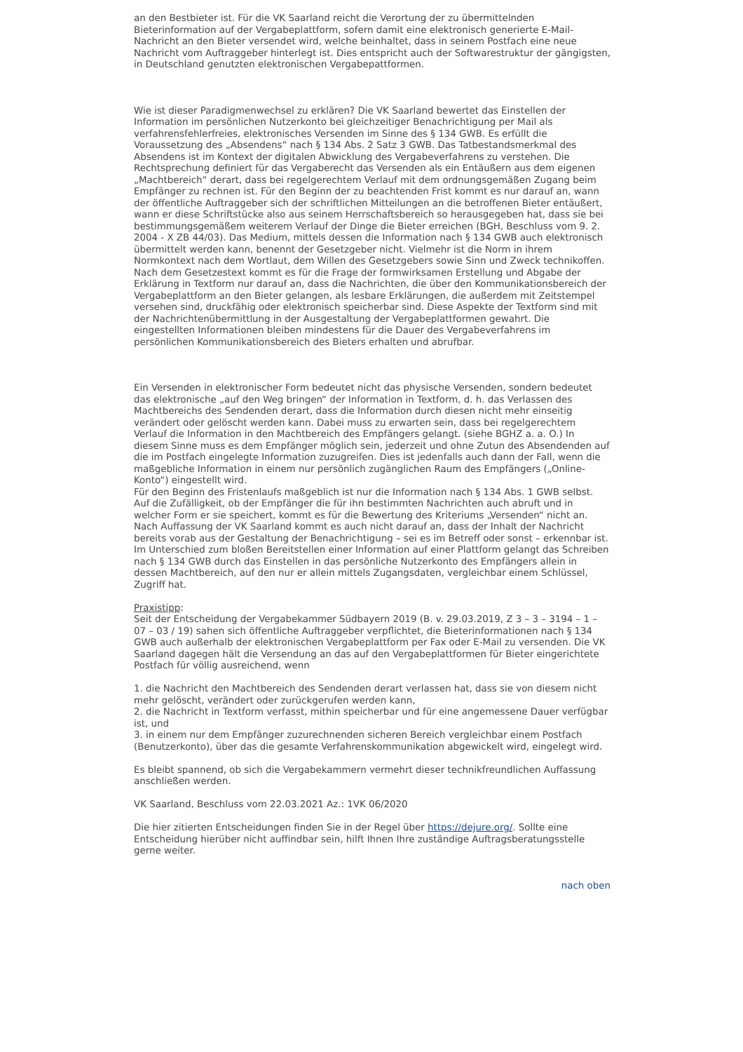an den Bestbieter ist. Für die VK Saarland reicht die Verortung der zu übermittelnden Bieterinformation auf der Vergabeplattform, sofern damit eine elektronisch generierte E-Mail-Nachricht an den Bieter versendet wird, welche beinhaltet, dass in seinem Postfach eine neue Nachricht vom Auftraggeber hinterlegt ist. Dies entspricht auch der Softwarestruktur der gängigsten, in Deutschland genutzten elektronischen Vergabepattformen.
Wie ist dieser Paradigmenwechsel zu erklären? Die VK Saarland bewertet das Einstellen der Information im persönlichen Nutzerkonto bei gleichzeitiger Benachrichtigung per Mail als verfahrensfehlerfreies, elektronisches Versenden im Sinne des § 134 GWB. Es erfüllt die Voraussetzung des „Absendens“ nach § 134 Abs. 2 Satz 3 GWB. Das Tatbestandsmerkmal des Absendens ist im Kontext der digitalen Abwicklung des Vergabeverfahrens zu verstehen. Die Rechtsprechung definiert für das Vergaberecht das Versenden als ein Entäußern aus dem eigenen „Machtbereich“ derart, dass bei regelgerechtem Verlauf mit dem ordnungsgemäßen Zugang beim Empfänger zu rechnen ist. Für den Beginn der zu beachtenden Frist kommt es nur darauf an, wann der öffentliche Auftraggeber sich der schriftlichen Mitteilungen an die betroffenen Bieter entäußert, wann er diese Schriftstücke also aus seinem Herrschaftsbereich so herausgegeben hat, dass sie bei bestimmungsgemäßem weiterem Verlauf der Dinge die Bieter erreichen (BGH, Beschluss vom 9. 2. 2004 - X ZB 44/03). Das Medium, mittels dessen die Information nach § 134 GWB auch elektronisch übermittelt werden kann, benennt der Gesetzgeber nicht. Vielmehr ist die Norm in ihrem Normkontext nach dem Wortlaut, dem Willen des Gesetzgebers sowie Sinn und Zweck technikoffen. Nach dem Gesetzestext kommt es für die Frage der formwirksamen Erstellung und Abgabe der Erklärung in Textform nur darauf an, dass die Nachrichten, die über den Kommunikationsbereich der Vergabeplattform an den Bieter gelangen, als lesbare Erklärungen, die außerdem mit Zeitstempel versehen sind, druckfähig oder elektronisch speicherbar sind. Diese Aspekte der Textform sind mit der Nachrichtenübermittlung in der Ausgestaltung der Vergabeplattformen gewahrt. Die eingestellten Informationen bleiben mindestens für die Dauer des Vergabeverfahrens im persönlichen Kommunikationsbereich des Bieters erhalten und abrufbar.
Ein Versenden in elektronischer Form bedeutet nicht das physische Versenden, sondern bedeutet das elektronische „auf den Weg bringen“ der Information in Textform, d. h. das Verlassen des Machtbereichs des Sendenden derart, dass die Information durch diesen nicht mehr einseitig verändert oder gelöscht werden kann. Dabei muss zu erwarten sein, dass bei regelgerechtem Verlauf die Information in den Machtbereich des Empfängers gelangt. (siehe BGHZ a. a. O.) In diesem Sinne muss es dem Empfänger möglich sein, jederzeit und ohne Zutun des Absendenden auf die im Postfach eingelegte Information zuzugreifen. Dies ist jedenfalls auch dann der Fall, wenn die maßgebliche Information in einem nur persönlich zugänglichen Raum des Empfängers („Online-Konto“) eingestellt wird.
Für den Beginn des Fristenlaufs maßgeblich ist nur die Information nach § 134 Abs. 1 GWB selbst. Auf die Zufälligkeit, ob der Empfänger die für ihn bestimmten Nachrichten auch abruft und in welcher Form er sie speichert, kommt es für die Bewertung des Kriteriums „Versenden“ nicht an. Nach Auffassung der VK Saarland kommt es auch nicht darauf an, dass der Inhalt der Nachricht bereits vorab aus der Gestaltung der Benachrichtigung – sei es im Betreff oder sonst – erkennbar ist. Im Unterschied zum bloßen Bereitstellen einer Information auf einer Plattform gelangt das Schreiben nach § 134 GWB durch das Einstellen in das persönliche Nutzerkonto des Empfängers allein in dessen Machtbereich, auf den nur er allein mittels Zugangsdaten, vergleichbar einem Schlüssel, Zugriff hat.
Praxistipp:
Seit der Entscheidung der Vergabekammer Südbayern 2019 (B. v. 29.03.2019, Z 3 – 3 – 3194 – 1 – 07 – 03 / 19) sahen sich öffentliche Auftraggeber verpflichtet, die Bieterinformationen nach § 134 GWB auch außerhalb der elektronischen Vergabeplattform per Fax oder E-Mail zu versenden. Die VK Saarland dagegen hält die Versendung an das auf den Vergabeplattformen für Bieter eingerichtete Postfach für völlig ausreichend, wenn
1. die Nachricht den Machtbereich des Sendenden derart verlassen hat, dass sie von diesem nicht mehr gelöscht, verändert oder zurückgerufen werden kann,
2. die Nachricht in Textform verfasst, mithin speicherbar und für eine angemessene Dauer verfügbar ist, und
3. in einem nur dem Empfänger zuzurechnenden sicheren Bereich vergleichbar einem Postfach (Benutzerkonto), über das die gesamte Verfahrenskommunikation abgewickelt wird, eingelegt wird.
Es bleibt spannend, ob sich die Vergabekammern vermehrt dieser technikfreundlichen Auffassung anschließen werden.
VK Saarland, Beschluss vom 22.03.2021 Az.: 1VK 06/2020
Die hier zitierten Entscheidungen finden Sie in der Regel über https://dejure.org/. Sollte eine Entscheidung hierüber nicht auffindbar sein, hilft Ihnen Ihre zuständige Auftragsberatungsstelle gerne weiter.
nach oben